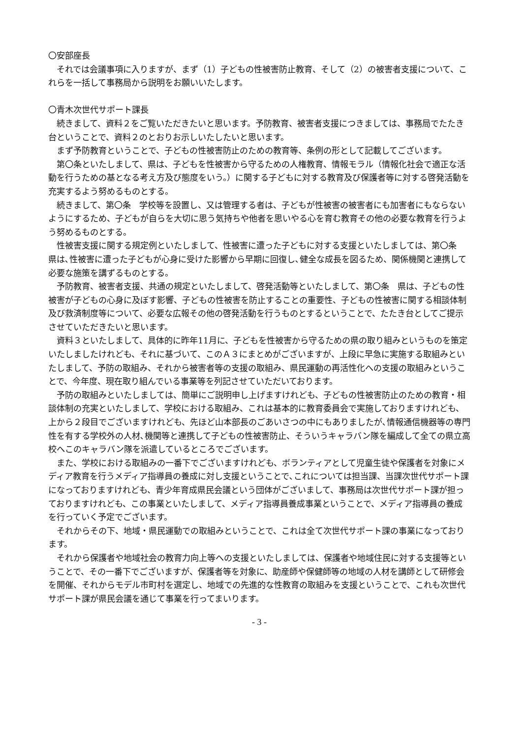〇安部座長
それでは会議事項に入りますが、まず（1）子どもの性被害防止教育、そして（2）の被害者支援について、これらを一括して事務局から説明をお願いいたします。
〇青木次世代サポート課長
続きまして、資料２をご覧いただきたいと思います。予防教育、被害者支援につきましては、事務局でたたき台ということで、資料２のとおりお示しいたしたいと思います。
まず予防教育ということで、子どもの性被害防止のための教育等、条例の形として記載してございます。
第〇条といたしまして、県は、子どもを性被害から守るための人権教育、情報モラル（情報化社会で適正な活動を行うための基となる考え方及び態度をいう。）に関する子どもに対する教育及び保護者等に対する啓発活動を充実するよう努めるものとする。
続きまして、第〇条　学校等を設置し、又は管理する者は、子どもが性被害の被害者にも加害者にもならないようにするため、子どもが自らを大切に思う気持ちや他者を思いやる心を育む教育その他の必要な教育を行うよう努めるものとする。
性被害支援に関する規定例といたしまして、性被害に遭った子どもに対する支援といたしましては、第〇条　県は､性被害に遭った子どもが心身に受けた影響から早期に回復し､健全な成長を図るため、関係機関と連携して必要な施策を講ずるものとする。
予防教育、被害者支援、共通の規定といたしまして、啓発活動等といたしまして、第〇条　県は、子どもの性被害が子どもの心身に及ぼす影響、子どもの性被害を防止することの重要性、子どもの性被害に関する相談体制及び救済制度等について、必要な広報その他の啓発活動を行うものとするということで、たたき台としてご提示させていただきたいと思います。
資料３といたしまして、具体的に昨年11月に、子どもを性被害から守るための県の取り組みというものを策定いたしましたけれども、それに基づいて、このＡ３にまとめがございますが、上段に早急に実施する取組みといたしまして、予防の取組み、それから被害者等の支援の取組み、県民運動の再活性化への支援の取組みということで、今年度、現在取り組んでいる事業等を列記させていただいております。
予防の取組みといたしましては、簡単にご説明申し上げますけれども、子どもの性被害防止のための教育・相談体制の充実といたしまして、学校における取組み、これは基本的に教育委員会で実施しておりますけれども、上から２段目でございますけれども、先ほど山本部長のごあいさつの中にもありましたが､情報通信機器等の専門性を有する学校外の人材､機関等と連携して子どもの性被害防止、そういうキャラバン隊を編成して全ての県立高校へこのキャラバン隊を派遣しているところでございます。
また、学校における取組みの一番下でございますけれども、ボランティアとして児童生徒や保護者を対象にメディア教育を行うメディア指導員の養成に対し支援ということで､これについては担当課、当課次世代サポート課になっておりますけれども、青少年育成県民会議という団体がございまして、事務局は次世代サポート課が担っておりますけれども、この事業といたしまして、メディア指導員養成事業ということで、メディア指導員の養成を行っていく予定でございます。
それからその下、地域・県民運動での取組みということで、これは全て次世代サポート課の事業になっております。
それから保護者や地域社会の教育力向上等への支援といたしましては、保護者や地域住民に対する支援等ということで、その一番下でございますが、保護者等を対象に、助産師や保健師等の地域の人材を講師として研修会を開催、それからモデル市町村を選定し、地域での先進的な性教育の取組みを支援ということで、これも次世代サポート課が県民会議を通じて事業を行ってまいります。
- 3 -